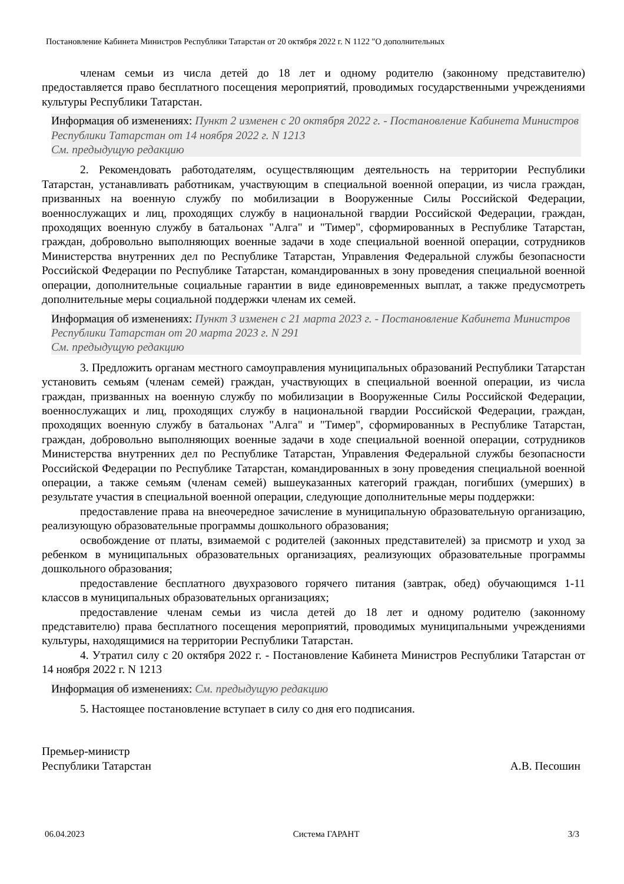Постановление Кабинета Министров Республики Татарстан от 20 октября 2022 г. N 1122 "О дополнительных
членам семьи из числа детей до 18 лет и одному родителю (законному представителю) предоставляется право бесплатного посещения мероприятий, проводимых государственными учреждениями культуры Республики Татарстан.
Информация об изменениях: Пункт 2 изменен с 20 октября 2022 г. - Постановление Кабинета Министров Республики Татарстан от 14 ноября 2022 г. N 1213
См. предыдущую редакцию
2. Рекомендовать работодателям, осуществляющим деятельность на территории Республики Татарстан, устанавливать работникам, участвующим в специальной военной операции, из числа граждан, призванных на военную службу по мобилизации в Вооруженные Силы Российской Федерации, военнослужащих и лиц, проходящих службу в национальной гвардии Российской Федерации, граждан, проходящих военную службу в батальонах "Алга" и "Тимер", сформированных в Республике Татарстан, граждан, добровольно выполняющих военные задачи в ходе специальной военной операции, сотрудников Министерства внутренних дел по Республике Татарстан, Управления Федеральной службы безопасности Российской Федерации по Республике Татарстан, командированных в зону проведения специальной военной операции, дополнительные социальные гарантии в виде единовременных выплат, а также предусмотреть дополнительные меры социальной поддержки членам их семей.
Информация об изменениях: Пункт 3 изменен с 21 марта 2023 г. - Постановление Кабинета Министров Республики Татарстан от 20 марта 2023 г. N 291
См. предыдущую редакцию
3. Предложить органам местного самоуправления муниципальных образований Республики Татарстан установить семьям (членам семей) граждан, участвующих в специальной военной операции, из числа граждан, призванных на военную службу по мобилизации в Вооруженные Силы Российской Федерации, военнослужащих и лиц, проходящих службу в национальной гвардии Российской Федерации, граждан, проходящих военную службу в батальонах "Алга" и "Тимер", сформированных в Республике Татарстан, граждан, добровольно выполняющих военные задачи в ходе специальной военной операции, сотрудников Министерства внутренних дел по Республике Татарстан, Управления Федеральной службы безопасности Российской Федерации по Республике Татарстан, командированных в зону проведения специальной военной операции, а также семьям (членам семей) вышеуказанных категорий граждан, погибших (умерших) в результате участия в специальной военной операции, следующие дополнительные меры поддержки:
предоставление права на внеочередное зачисление в муниципальную образовательную организацию, реализующую образовательные программы дошкольного образования;
освобождение от платы, взимаемой с родителей (законных представителей) за присмотр и уход за ребенком в муниципальных образовательных организациях, реализующих образовательные программы дошкольного образования;
предоставление бесплатного двухразового горячего питания (завтрак, обед) обучающимся 1-11 классов в муниципальных образовательных организациях;
предоставление членам семьи из числа детей до 18 лет и одному родителю (законному представителю) права бесплатного посещения мероприятий, проводимых муниципальными учреждениями культуры, находящимися на территории Республики Татарстан.
4. Утратил силу с 20 октября 2022 г. - Постановление Кабинета Министров Республики Татарстан от 14 ноября 2022 г. N 1213
Информация об изменениях: См. предыдущую редакцию
5. Настоящее постановление вступает в силу со дня его подписания.
Премьер-министр
Республики Татарстан
А.В. Песошин
06.04.2023 Система ГАРАНТ 3/3